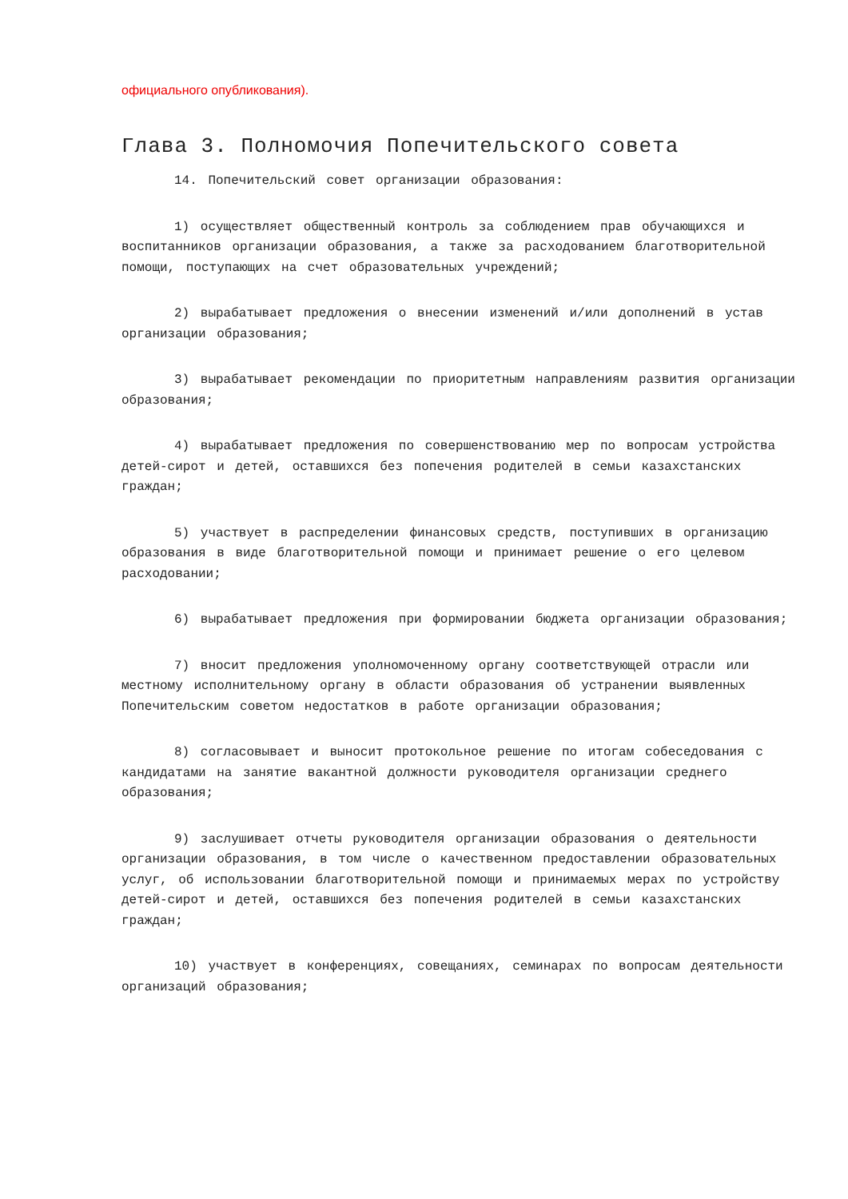официального опубликования).
Глава 3. Полномочия Попечительского совета
14. Попечительский совет организации образования:
1) осуществляет общественный контроль за соблюдением прав обучающихся и воспитанников организации образования, а также за расходованием благотворительной помощи, поступающих на счет образовательных учреждений;
2) вырабатывает предложения о внесении изменений и/или дополнений в устав организации образования;
3) вырабатывает рекомендации по приоритетным направлениям развития организации образования;
4) вырабатывает предложения по совершенствованию мер по вопросам устройства детей-сирот и детей, оставшихся без попечения родителей в семьи казахстанских граждан;
5) участвует в распределении финансовых средств, поступивших в организацию образования в виде благотворительной помощи и принимает решение о его целевом расходовании;
6) вырабатывает предложения при формировании бюджета организации образования;
7) вносит предложения уполномоченному органу соответствующей отрасли или местному исполнительному органу в области образования об устранении выявленных Попечительским советом недостатков в работе организации образования;
8) согласовывает и выносит протокольное решение по итогам собеседования с кандидатами на занятие вакантной должности руководителя организации среднего образования;
9) заслушивает отчеты руководителя организации образования о деятельности организации образования, в том числе о качественном предоставлении образовательных услуг, об использовании благотворительной помощи и принимаемых мерах по устройству детей-сирот и детей, оставшихся без попечения родителей в семьи казахстанских граждан;
10) участвует в конференциях, совещаниях, семинарах по вопросам деятельности организаций образования;